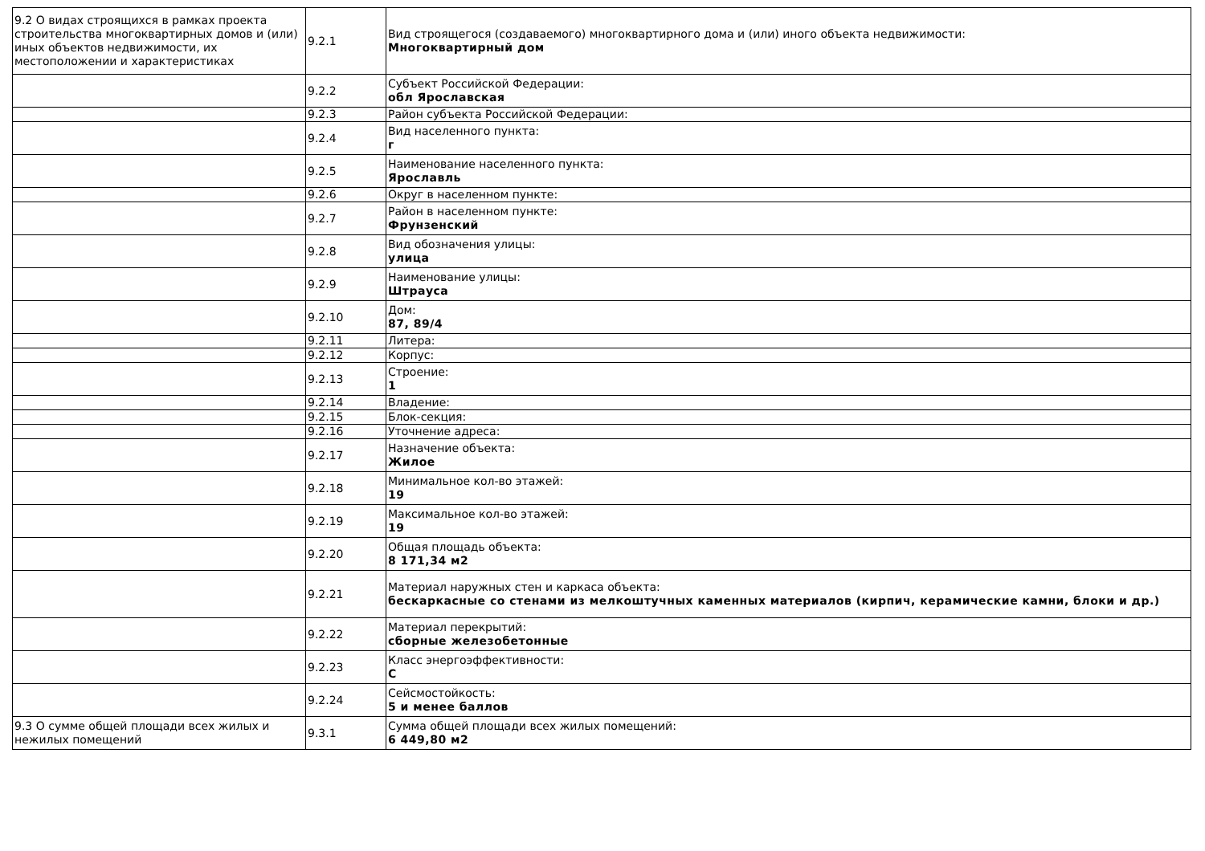| 9.2 О видах строящихся в рамках проекта строительства многоквартирных домов и (или) иных объектов недвижимости, их местоположении и характеристиках | 9.2.1 | Вид строящегося (создаваемого) многоквартирного дома и (или) иного объекта недвижимости: Многоквартирный дом |
| | 9.2.2 | Субъект Российской Федерации: обл Ярославская |
| | 9.2.3 | Район субъекта Российской Федерации: |
| | 9.2.4 | Вид населенного пункта: г |
| | 9.2.5 | Наименование населенного пункта: Ярославль |
| | 9.2.6 | Округ в населенном пункте: |
| | 9.2.7 | Район в населенном пункте: Фрунзенский |
| | 9.2.8 | Вид обозначения улицы: улица |
| | 9.2.9 | Наименование улицы: Штрауса |
| | 9.2.10 | Дом: 87, 89/4 |
| | 9.2.11 | Литера: |
| | 9.2.12 | Корпус: |
| | 9.2.13 | Строение: 1 |
| | 9.2.14 | Владение: |
| | 9.2.15 | Блок-секция: |
| | 9.2.16 | Уточнение адреса: |
| | 9.2.17 | Назначение объекта: Жилое |
| | 9.2.18 | Минимальное кол-во этажей: 19 |
| | 9.2.19 | Максимальное кол-во этажей: 19 |
| | 9.2.20 | Общая площадь объекта: 8 171,34 м2 |
| | 9.2.21 | Материал наружных стен и каркаса объекта: бескаркасные со стенами из мелкоштучных каменных материалов (кирпич, керамические камни, блоки и др.) |
| | 9.2.22 | Материал перекрытий: сборные железобетонные |
| | 9.2.23 | Класс энергоэффективности: C |
| | 9.2.24 | Сейсмостойкость: 5 и менее баллов |
| 9.3 О сумме общей площади всех жилых и нежилых помещений | 9.3.1 | Сумма общей площади всех жилых помещений: 6 449,80 м2 |